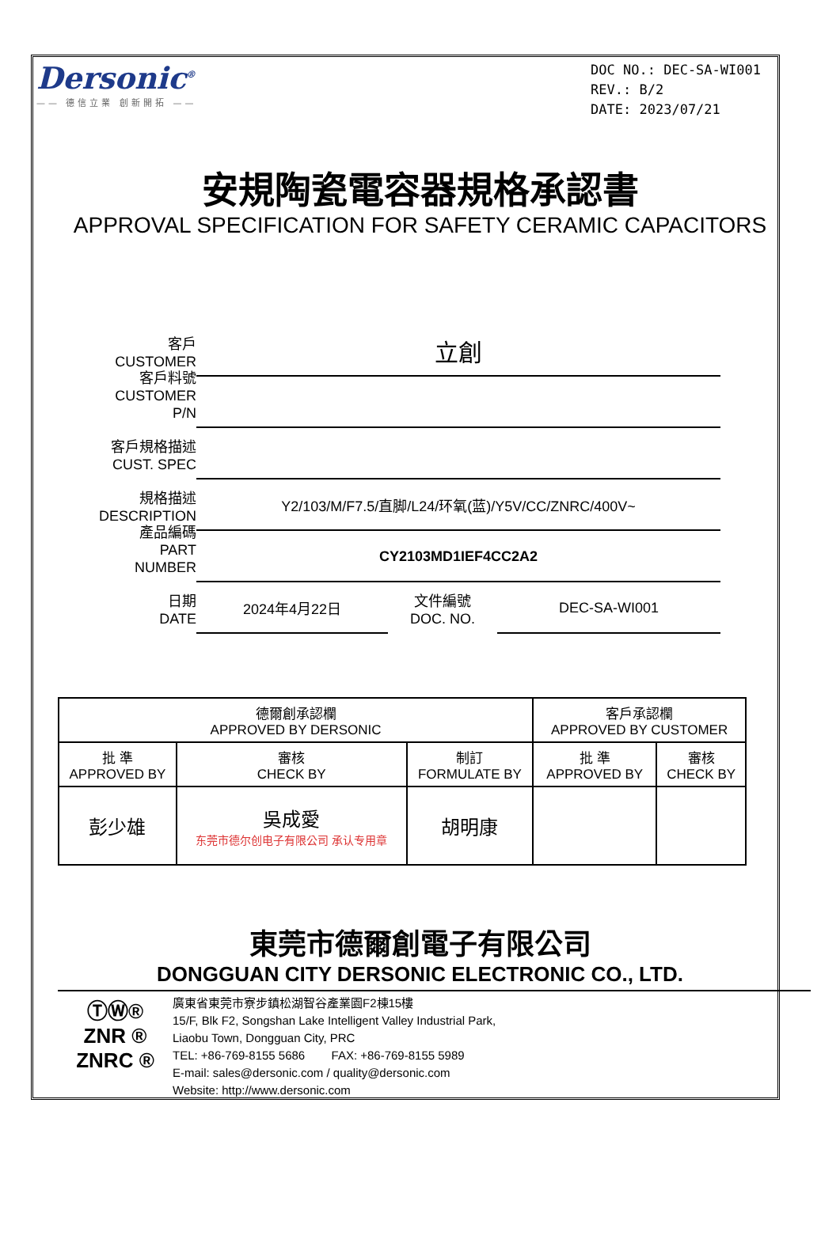Dersonic<sup>®</sup>
—— 德信立業 創新開拓 ——
DOC NO.: DEC-SA-WI001
REV.: B/2
DATE: 2023/07/21
安規陶瓷電容器規格承認書
APPROVAL SPECIFICATION FOR SAFETY CERAMIC CAPACITORS
客戶
CUSTOMER
立創
客戶料號
CUSTOMER P/N
客戶規格描述
CUST. SPEC
規格描述
DESCRIPTION
Y2/103/M/F7.5/直脚/L24/环氧(蓝)/Y5V/CC/ZNRC/400V~
產品編碼
PART NUMBER
CY2103MD1IEF4CC2A2
日期
DATE
2024年4月22日
文件編號
DOC. NO.
DEC-SA-WI001
| 德爾創承認欄 APPROVED BY DERSONIC | | | 客戶承認欄 APPROVED BY CUSTOMER | |
| 批 準 APPROVED BY | 審核 CHECK BY | 制訂 FORMULATE BY | 批 準 APPROVED BY | 審核 CHECK BY |
| 彭少雄 | 吳成愛 东莞市德尔创电子有限公司 承认专用章 | 胡明康 | | |
東莞市德爾創電子有限公司
DONGGUAN CITY DERSONIC ELECTRONIC CO., LTD.
ⓉⓌ®
ZNR ®
ZNRC ®
廣東省東莞市寮步鎮松湖智谷產業園F2棟15樓
15/F, Blk F2, Songshan Lake Intelligent Valley Industrial Park,
Liaobu Town, Dongguan City, PRC
TEL: +86-769-8155 5686 FAX: +86-769-8155 5989
E-mail: sales@dersonic.com / quality@dersonic.com
Website: http://www.dersonic.com